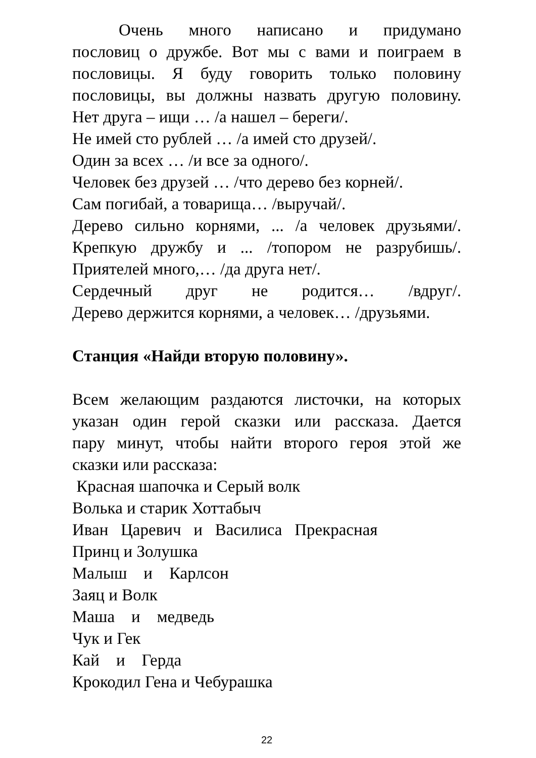Очень много написано и придумано
пословиц о дружбе. Вот мы с вами и поиграем в
пословицы. Я буду говорить только половину
пословицы, вы должны назвать другую половину.
Нет друга – ищи … /а нашел – береги/.
Не имей сто рублей … /а имей сто друзей/.
Один за всех … /и все за одного/.
Человек без друзей … /что дерево без корней/.
Сам погибай, а товарища… /выручай/.
Дерево сильно корнями, ... /а человек друзьями/.
Крепкую дружбу и ... /топором не разрубишь/.
Приятелей много,… /да друга нет/.
Сердечный друг не родится… /вдруг/.
Дерево держится корнями, а человек… /друзьями.
Станция «Найди вторую половину».
Всем желающим раздаются листочки, на которых
указан один герой сказки или рассказа. Дается
пару минут, чтобы найти второго героя этой же
сказки или рассказа:
Красная шапочка и Серый волк
Волька и старик Хоттабыч
Иван Царевич и Василиса Прекрасная
Принц и Золушка
Малыш и Карлсон
Заяц и Волк
Маша и медведь
Чук и Гек
Кай и Герда
Крокодил Гена и Чебурашка
22